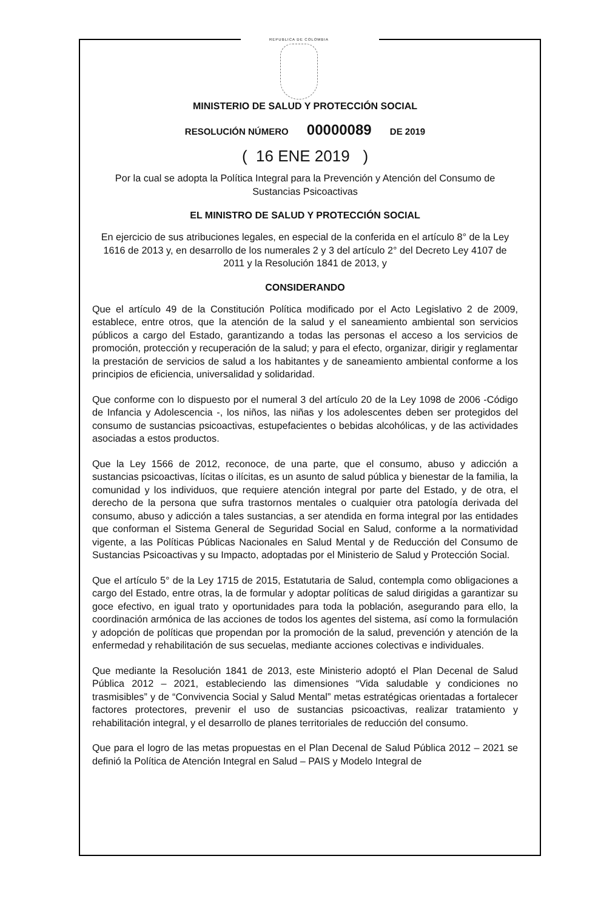REPUBLICA DE COLOMBIA
MINISTERIO DE SALUD Y PROTECCIÓN SOCIAL
RESOLUCIÓN NÚMERO 00000089 DE 2019
( 16 ENE 2019 )
Por la cual se adopta la Política Integral para la Prevención y Atención del Consumo de Sustancias Psicoactivas
EL MINISTRO DE SALUD Y PROTECCIÓN SOCIAL
En ejercicio de sus atribuciones legales, en especial de la conferida en el artículo 8° de la Ley 1616 de 2013 y, en desarrollo de los numerales 2 y 3 del artículo 2° del Decreto Ley 4107 de 2011 y la Resolución 1841 de 2013, y
CONSIDERANDO
Que el artículo 49 de la Constitución Política modificado por el Acto Legislativo 2 de 2009, establece, entre otros, que la atención de la salud y el saneamiento ambiental son servicios públicos a cargo del Estado, garantizando a todas las personas el acceso a los servicios de promoción, protección y recuperación de la salud; y para el efecto, organizar, dirigir y reglamentar la prestación de servicios de salud a los habitantes y de saneamiento ambiental conforme a los principios de eficiencia, universalidad y solidaridad.
Que conforme con lo dispuesto por el numeral 3 del artículo 20 de la Ley 1098 de 2006 -Código de Infancia y Adolescencia -, los niños, las niñas y los adolescentes deben ser protegidos del consumo de sustancias psicoactivas, estupefacientes o bebidas alcohólicas, y de las actividades asociadas a estos productos.
Que la Ley 1566 de 2012, reconoce, de una parte, que el consumo, abuso y adicción a sustancias psicoactivas, lícitas o ilícitas, es un asunto de salud pública y bienestar de la familia, la comunidad y los individuos, que requiere atención integral por parte del Estado, y de otra, el derecho de la persona que sufra trastornos mentales o cualquier otra patología derivada del consumo, abuso y adicción a tales sustancias, a ser atendida en forma integral por las entidades que conforman el Sistema General de Seguridad Social en Salud, conforme a la normatividad vigente, a las Políticas Públicas Nacionales en Salud Mental y de Reducción del Consumo de Sustancias Psicoactivas y su Impacto, adoptadas por el Ministerio de Salud y Protección Social.
Que el artículo 5° de la Ley 1715 de 2015, Estatutaria de Salud, contempla como obligaciones a cargo del Estado, entre otras, la de formular y adoptar políticas de salud dirigidas a garantizar su goce efectivo, en igual trato y oportunidades para toda la población, asegurando para ello, la coordinación armónica de las acciones de todos los agentes del sistema, así como la formulación y adopción de políticas que propendan por la promoción de la salud, prevención y atención de la enfermedad y rehabilitación de sus secuelas, mediante acciones colectivas e individuales.
Que mediante la Resolución 1841 de 2013, este Ministerio adoptó el Plan Decenal de Salud Pública 2012 – 2021, estableciendo las dimensiones “Vida saludable y condiciones no trasmisibles” y de “Convivencia Social y Salud Mental” metas estratégicas orientadas a fortalecer factores protectores, prevenir el uso de sustancias psicoactivas, realizar tratamiento y rehabilitación integral, y el desarrollo de planes territoriales de reducción del consumo.
Que para el logro de las metas propuestas en el Plan Decenal de Salud Pública 2012 – 2021 se definió la Política de Atención Integral en Salud – PAIS y Modelo Integral de